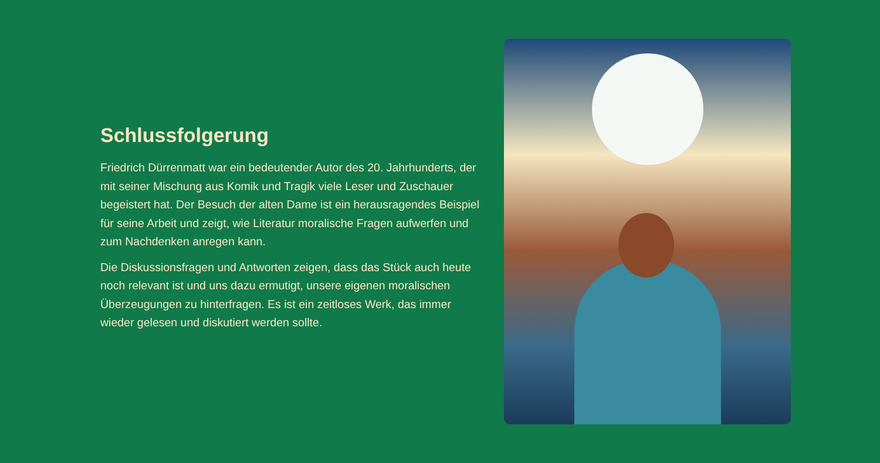Schlussfolgerung
Friedrich Dürrenmatt war ein bedeutender Autor des 20. Jahrhunderts, der mit seiner Mischung aus Komik und Tragik viele Leser und Zuschauer begeistert hat. Der Besuch der alten Dame ist ein herausragendes Beispiel für seine Arbeit und zeigt, wie Literatur moralische Fragen aufwerfen und zum Nachdenken anregen kann.
Die Diskussionsfragen und Antworten zeigen, dass das Stück auch heute noch relevant ist und uns dazu ermutigt, unsere eigenen moralischen Überzeugungen zu hinterfragen. Es ist ein zeitloses Werk, das immer wieder gelesen und diskutiert werden sollte.